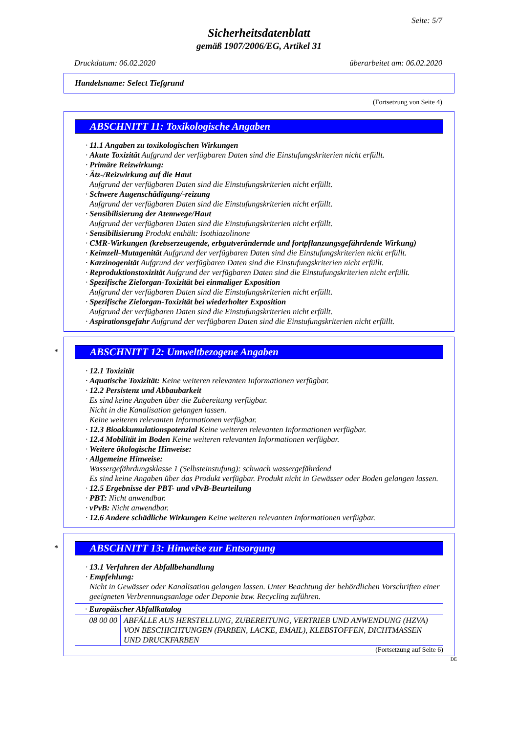Seite: 5/7
Sicherheitsdatenblatt
gemäß 1907/2006/EG, Artikel 31
Druckdatum: 06.02.2020 überarbeitet am: 06.02.2020
Handelsname: Select Tiefgrund
(Fortsetzung von Seite 4)
ABSCHNITT 11: Toxikologische Angaben
· 11.1 Angaben zu toxikologischen Wirkungen
· Akute Toxizität Aufgrund der verfügbaren Daten sind die Einstufungskriterien nicht erfüllt.
· Primäre Reizwirkung:
· Ätz-/Reizwirkung auf die Haut
Aufgrund der verfügbaren Daten sind die Einstufungskriterien nicht erfüllt.
· Schwere Augenschädigung/-reizung
Aufgrund der verfügbaren Daten sind die Einstufungskriterien nicht erfüllt.
· Sensibilisierung der Atemwege/Haut
Aufgrund der verfügbaren Daten sind die Einstufungskriterien nicht erfüllt.
· Sensibilisierung Produkt enthält: Isothiazolinone
· CMR-Wirkungen (krebserzeugende, erbgutverändernde und fortpflanzungsgefährdende Wirkung)
· Keimzell-Mutagenität Aufgrund der verfügbaren Daten sind die Einstufungskriterien nicht erfüllt.
· Karzinogenität Aufgrund der verfügbaren Daten sind die Einstufungskriterien nicht erfüllt.
· Reproduktionstoxizität Aufgrund der verfügbaren Daten sind die Einstufungskriterien nicht erfüllt.
· Spezifische Zielorgan-Toxizität bei einmaliger Exposition
Aufgrund der verfügbaren Daten sind die Einstufungskriterien nicht erfüllt.
· Spezifische Zielorgan-Toxizität bei wiederholter Exposition
Aufgrund der verfügbaren Daten sind die Einstufungskriterien nicht erfüllt.
· Aspirationsgefahr Aufgrund der verfügbaren Daten sind die Einstufungskriterien nicht erfüllt.
*
ABSCHNITT 12: Umweltbezogene Angaben
· 12.1 Toxizität
· Aquatische Toxizität: Keine weiteren relevanten Informationen verfügbar.
· 12.2 Persistenz und Abbaubarkeit
Es sind keine Angaben über die Zubereitung verfügbar.
Nicht in die Kanalisation gelangen lassen.
Keine weiteren relevanten Informationen verfügbar.
· 12.3 Bioakkumulationspotenzial Keine weiteren relevanten Informationen verfügbar.
· 12.4 Mobilität im Boden Keine weiteren relevanten Informationen verfügbar.
· Weitere ökologische Hinweise:
· Allgemeine Hinweise:
Wassergefährdungsklasse 1 (Selbsteinstufung): schwach wassergefährdend
Es sind keine Angaben über das Produkt verfügbar. Produkt nicht in Gewässer oder Boden gelangen lassen.
· 12.5 Ergebnisse der PBT- und vPvB-Beurteilung
· PBT: Nicht anwendbar.
· vPvB: Nicht anwendbar.
· 12.6 Andere schädliche Wirkungen Keine weiteren relevanten Informationen verfügbar.
*
ABSCHNITT 13: Hinweise zur Entsorgung
· 13.1 Verfahren der Abfallbehandlung
· Empfehlung:
Nicht in Gewässer oder Kanalisation gelangen lassen. Unter Beachtung der behördlichen Vorschriften einer geeigneten Verbrennungsanlage oder Deponie bzw. Recycling zuführen.
| · Europäischer Abfallkatalog | |
| 08 00 00 | ABFÄLLE AUS HERSTELLUNG, ZUBEREITUNG, VERTRIEB UND ANWENDUNG (HZVA) VON BESCHICHTUNGEN (FARBEN, LACKE, EMAIL), KLEBSTOFFEN, DICHTMASSEN UND DRUCKFARBEN |
(Fortsetzung auf Seite 6)
DE